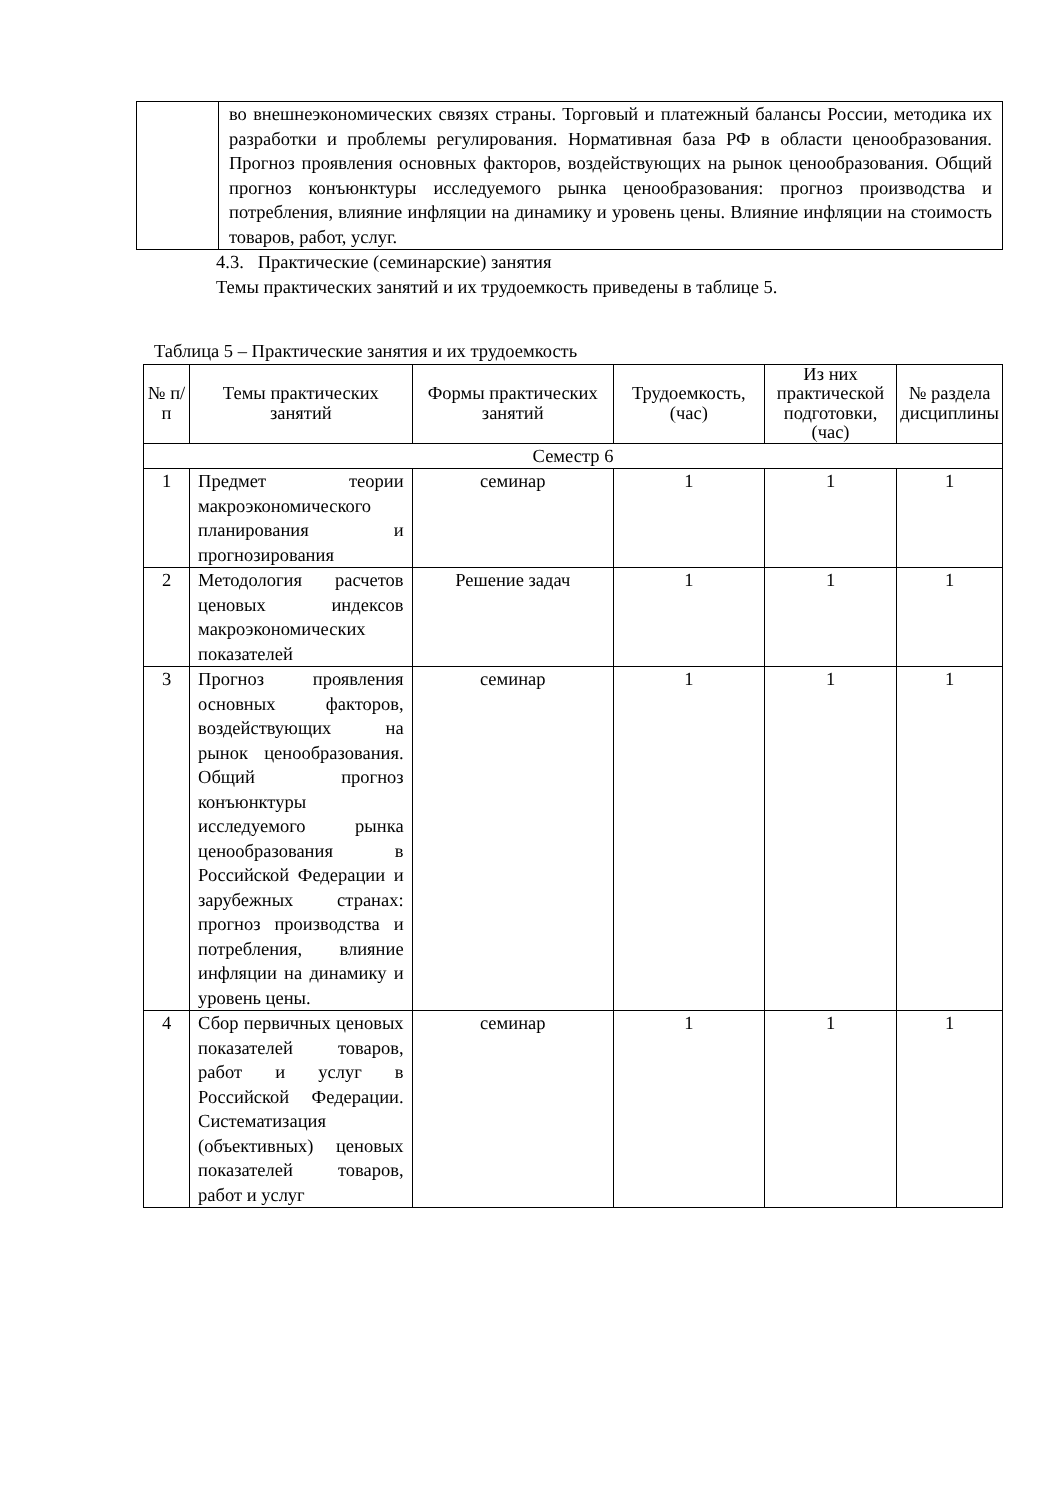| | во внешнеэкономических связях страны. Торговый и платежный балансы России, методика их разработки и проблемы регулирования. Нормативная база РФ в области ценообразования. Прогноз проявления основных факторов, воздействующих на рынок ценообразования. Общий прогноз конъюнктуры исследуемого рынка ценообразования: прогноз производства и потребления, влияние инфляции на динамику и уровень цены. Влияние инфляции на стоимость товаров, работ, услуг. |
4.3. Практические (семинарские) занятия
Темы практических занятий и их трудоемкость приведены в таблице 5.
Таблица 5 – Практические занятия и их трудоемкость
| № п/п | Темы практических занятий | Формы практических занятий | Трудоемкость, (час) | Из них практической подготовки, (час) | № раздела дисциплины |
| --- | --- | --- | --- | --- | --- |
| Семестр 6 | | | | | |
| 1 | Предмет теории макроэкономического планирования и прогнозирования | семинар | 1 | 1 | 1 |
| 2 | Методология расчетов ценовых индексов макроэкономических показателей | Решение задач | 1 | 1 | 1 |
| 3 | Прогноз проявления основных факторов, воздействующих на рынок ценообразования. Общий прогноз конъюнктуры исследуемого рынка ценообразования в Российской Федерации и зарубежных странах: прогноз производства и потребления, влияние инфляции на динамику и уровень цены. | семинар | 1 | 1 | 1 |
| 4 | Сбор первичных ценовых показателей товаров, работ и услуг в Российской Федерации. Систематизация (объективных) ценовых показателей товаров, работ и услуг | семинар | 1 | 1 | 1 |